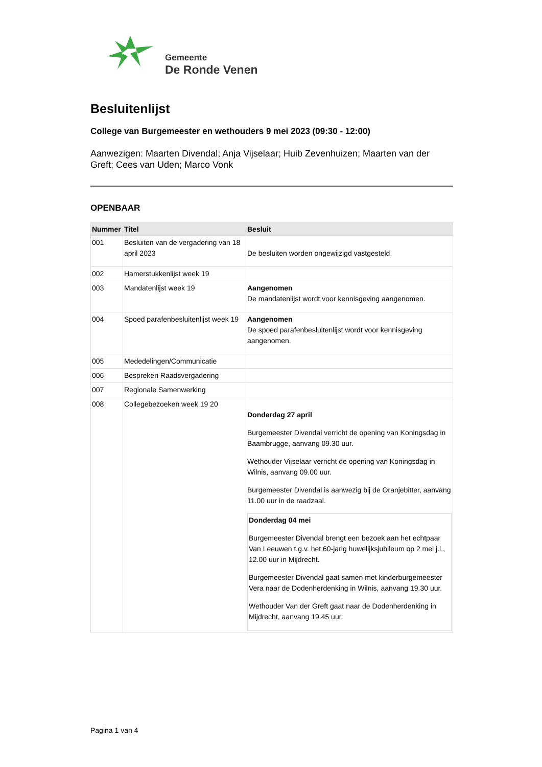Gemeente
De Ronde Venen
Besluitenlijst
College van Burgemeester en wethouders 9 mei 2023 (09:30 - 12:00)
Aanwezigen: Maarten Divendal; Anja Vijselaar; Huib Zevenhuizen; Maarten van der Greft; Cees van Uden; Marco Vonk
OPENBAAR
| Nummer | Titel | Besluit |
| --- | --- | --- |
| 001 | Besluiten van de vergadering van 18 april 2023 | De besluiten worden ongewijzigd vastgesteld. |
| 002 | Hamerstukkenlijst week 19 | |
| 003 | Mandatenlijst week 19 | Aangenomen De mandatenlijst wordt voor kennisgeving aangenomen. |
| 004 | Spoed parafenbesluitenlijst week 19 | Aangenomen De spoed parafenbesluitenlijst wordt voor kennisgeving aangenomen. |
| 005 | Mededelingen/Communicatie | |
| 006 | Bespreken Raadsvergadering | |
| 007 | Regionale Samenwerking | |
| 008 | Collegebezoeken week 19 20 | Donderdag 27 april Burgemeester Divendal verricht de opening van Koningsdag in Baambrugge, aanvang 09.30 uur. Wethouder Vijselaar verricht de opening van Koningsdag in Wilnis, aanvang 09.00 uur. Burgemeester Divendal is aanwezig bij de Oranjebitter, aanvang 11.00 uur in de raadzaal. Donderdag 04 mei Burgemeester Divendal brengt een bezoek aan het echtpaar Van Leeuwen t.g.v. het 60-jarig huwelijksjubileum op 2 mei j.l., 12.00 uur in Mijdrecht. Burgemeester Divendal gaat samen met kinderburgemeester Vera naar de Dodenherdenking in Wilnis, aanvang 19.30 uur. Wethouder Van der Greft gaat naar de Dodenherdenking in Mijdrecht, aanvang 19.45 uur. |
Pagina 1 van 4